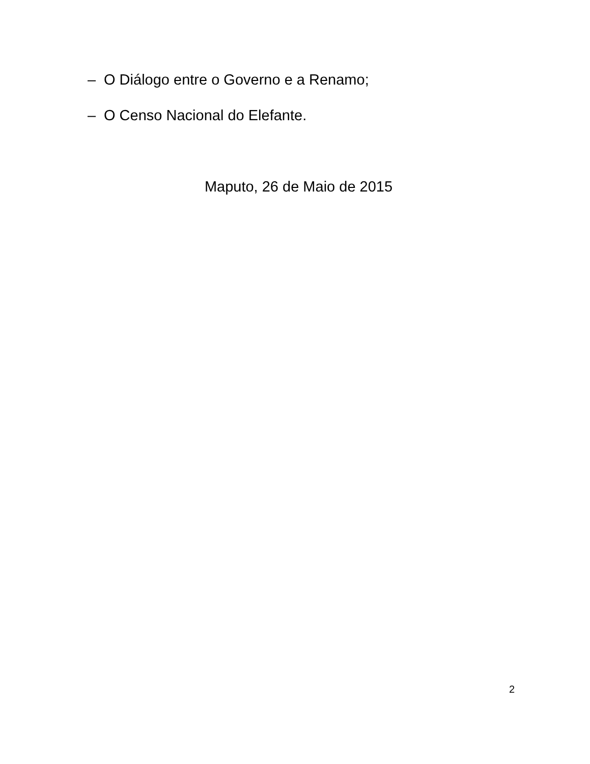– O Diálogo entre o Governo e a Renamo;
– O Censo Nacional do Elefante.
Maputo, 26 de Maio de 2015
2